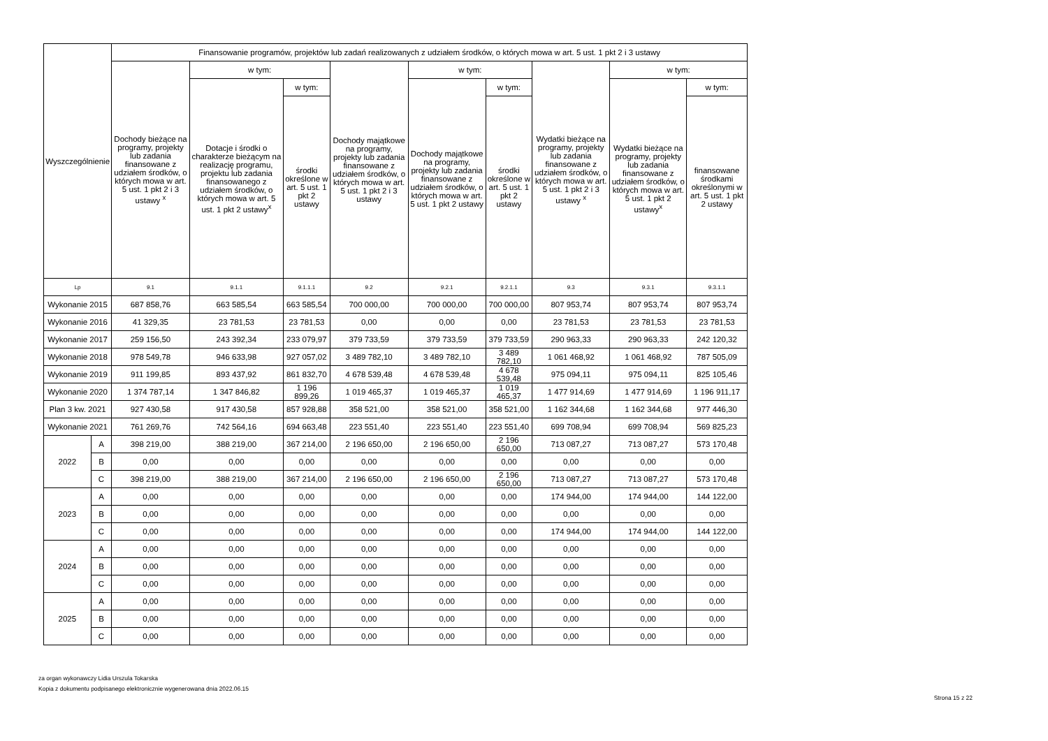| Wyszczególnienie | | Finansowanie programów, projektów lub zadań realizowanych z udziałem środków, o których mowa w art. 5 ust. 1 pkt 2 i 3 ustawy | | | | | | | | |
| --- | --- | --- | --- | --- | --- | --- | --- | --- | --- | --- |
| | | Dochody bieżące na programy, projekty lub zadania finansowane z udziałem środków, o których mowa w art. 5 ust. 1 pkt 2 i 3 ustawy <sup>x</sup> | w tym: | | Dochody majątkowe na programy, projekty lub zadania finansowane z udziałem środków, o których mowa w art. 5 ust. 1 pkt 2 i 3 ustawy | w tym: | | Wydatki bieżące na programy, projekty lub zadania finansowane z udziałem środków, o których mowa w art. 5 ust. 1 pkt 2 i 3 ustawy <sup>x</sup> | w tym: | |
| | | | Dotacje i środki o charakterze bieżącym na realizację programu, projektu lub zadania finansowanego z udziałem środków, o których mowa w art. 5 ust. 1 pkt 2 ustawy<sup>x</sup> | w tym: | | Dochody majątkowe na programy, projekty lub zadania finansowane z udziałem środków, o których mowa w art. 5 ust. 1 pkt 2 ustawy | w tym: | | Wydatki bieżące na programy, projekty lub zadania finansowane z udziałem środków, o których mowa w art. 5 ust. 1 pkt 2 ustawy<sup>x</sup> | w tym: |
| | | | | środki określone w art. 5 ust. 1 pkt 2 ustawy | | | środki określone w art. 5 ust. 1 pkt 2 ustawy | | | finansowane środkami określonymi w art. 5 ust. 1 pkt 2 ustawy |
| Lp | | 9.1 | 9.1.1 | 9.1.1.1 | 9.2 | 9.2.1 | 9.2.1.1 | 9.3 | 9.3.1 | 9.3.1.1 |
| Wykonanie 2015 | | 687 858,76 | 663 585,54 | 663 585,54 | 700 000,00 | 700 000,00 | 700 000,00 | 807 953,74 | 807 953,74 | 807 953,74 |
| Wykonanie 2016 | | 41 329,35 | 23 781,53 | 23 781,53 | 0,00 | 0,00 | 0,00 | 23 781,53 | 23 781,53 | 23 781,53 |
| Wykonanie 2017 | | 259 156,50 | 243 392,34 | 233 079,97 | 379 733,59 | 379 733,59 | 379 733,59 | 290 963,33 | 290 963,33 | 242 120,32 |
| Wykonanie 2018 | | 978 549,78 | 946 633,98 | 927 057,02 | 3 489 782,10 | 3 489 782,10 | 3 489 782,10 | 1 061 468,92 | 1 061 468,92 | 787 505,09 |
| Wykonanie 2019 | | 911 199,85 | 893 437,92 | 861 832,70 | 4 678 539,48 | 4 678 539,48 | 4 678 539,48 | 975 094,11 | 975 094,11 | 825 105,46 |
| Wykonanie 2020 | | 1 374 787,14 | 1 347 846,82 | 1 196 899,26 | 1 019 465,37 | 1 019 465,37 | 1 019 465,37 | 1 477 914,69 | 1 477 914,69 | 1 196 911,17 |
| Plan 3 kw. 2021 | | 927 430,58 | 917 430,58 | 857 928,88 | 358 521,00 | 358 521,00 | 358 521,00 | 1 162 344,68 | 1 162 344,68 | 977 446,30 |
| Wykonanie 2021 | | 761 269,76 | 742 564,16 | 694 663,48 | 223 551,40 | 223 551,40 | 223 551,40 | 699 708,94 | 699 708,94 | 569 825,23 |
| 2022 | A | 398 219,00 | 388 219,00 | 367 214,00 | 2 196 650,00 | 2 196 650,00 | 2 196 650,00 | 713 087,27 | 713 087,27 | 573 170,48 |
| | B | 0,00 | 0,00 | 0,00 | 0,00 | 0,00 | 0,00 | 0,00 | 0,00 | 0,00 |
| | C | 398 219,00 | 388 219,00 | 367 214,00 | 2 196 650,00 | 2 196 650,00 | 2 196 650,00 | 713 087,27 | 713 087,27 | 573 170,48 |
| 2023 | A | 0,00 | 0,00 | 0,00 | 0,00 | 0,00 | 0,00 | 174 944,00 | 174 944,00 | 144 122,00 |
| | B | 0,00 | 0,00 | 0,00 | 0,00 | 0,00 | 0,00 | 0,00 | 0,00 | 0,00 |
| | C | 0,00 | 0,00 | 0,00 | 0,00 | 0,00 | 0,00 | 174 944,00 | 174 944,00 | 144 122,00 |
| 2024 | A | 0,00 | 0,00 | 0,00 | 0,00 | 0,00 | 0,00 | 0,00 | 0,00 | 0,00 |
| | B | 0,00 | 0,00 | 0,00 | 0,00 | 0,00 | 0,00 | 0,00 | 0,00 | 0,00 |
| | C | 0,00 | 0,00 | 0,00 | 0,00 | 0,00 | 0,00 | 0,00 | 0,00 | 0,00 |
| 2025 | A | 0,00 | 0,00 | 0,00 | 0,00 | 0,00 | 0,00 | 0,00 | 0,00 | 0,00 |
| | B | 0,00 | 0,00 | 0,00 | 0,00 | 0,00 | 0,00 | 0,00 | 0,00 | 0,00 |
| | C | 0,00 | 0,00 | 0,00 | 0,00 | 0,00 | 0,00 | 0,00 | 0,00 | 0,00 |
za organ wykonawczy Lidia Urszula Tokarska
Kopia z dokumentu podpisanego elektronicznie wygenerowana dnia 2022.06.15
Strona 15 z 22